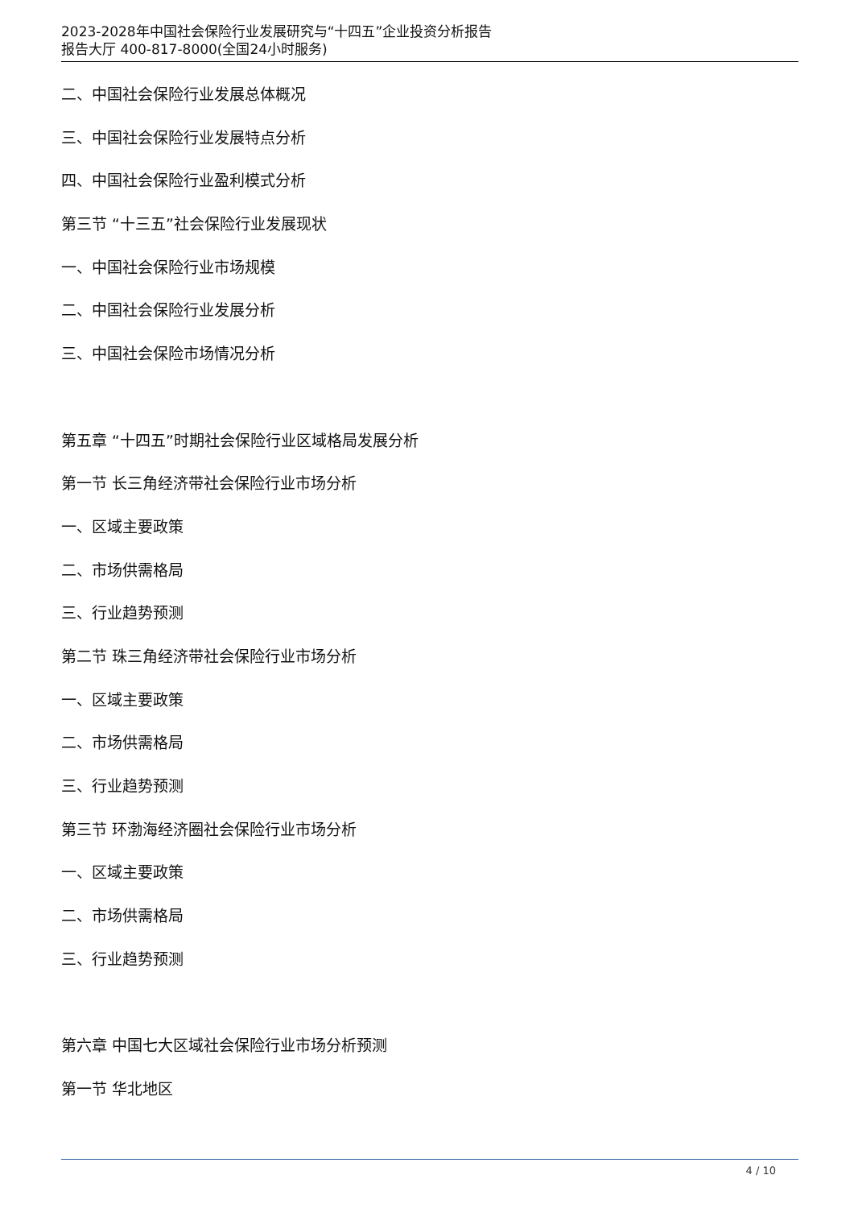2023-2028年中国社会保险行业发展研究与“十四五”企业投资分析报告
报告大厅 400-817-8000(全国24小时服务)
二、中国社会保险行业发展总体概况
三、中国社会保险行业发展特点分析
四、中国社会保险行业盈利模式分析
第三节 “十三五”社会保险行业发展现状
一、中国社会保险行业市场规模
二、中国社会保险行业发展分析
三、中国社会保险市场情况分析
第五章 “十四五”时期社会保险行业区域格局发展分析
第一节 长三角经济带社会保险行业市场分析
一、区域主要政策
二、市场供需格局
三、行业趋势预测
第二节 珠三角经济带社会保险行业市场分析
一、区域主要政策
二、市场供需格局
三、行业趋势预测
第三节 环渤海经济圈社会保险行业市场分析
一、区域主要政策
二、市场供需格局
三、行业趋势预测
第六章 中国七大区域社会保险行业市场分析预测
第一节 华北地区
4 / 10